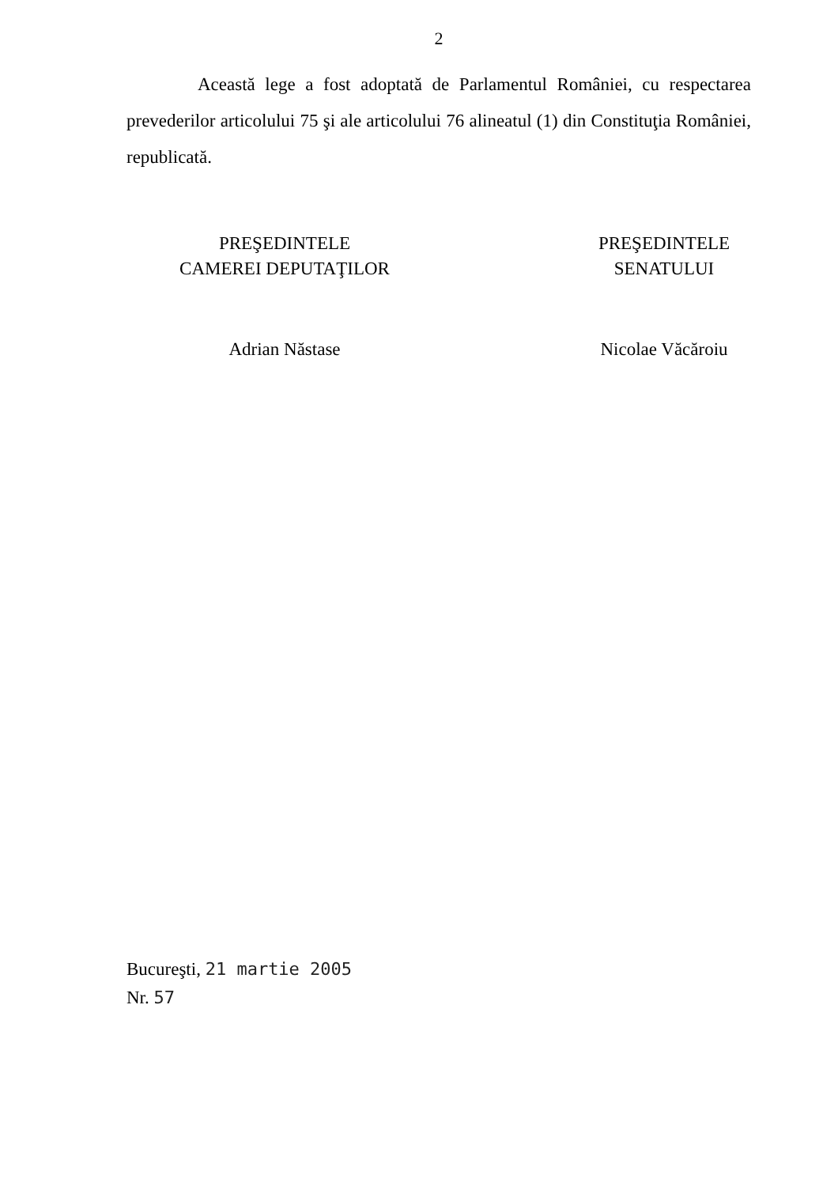2
Această lege a fost adoptată de Parlamentul României, cu respectarea prevederilor articolului 75 şi ale articolului 76 alineatul (1) din Constituţia României, republicată.
PREŞEDINTELE
CAMEREI DEPUTAŢILOR
Adrian Năstase
PREŞEDINTELE
SENATULUI
Nicolae Văcăroiu
Bucureşti, 21 martie 2005
Nr. 57